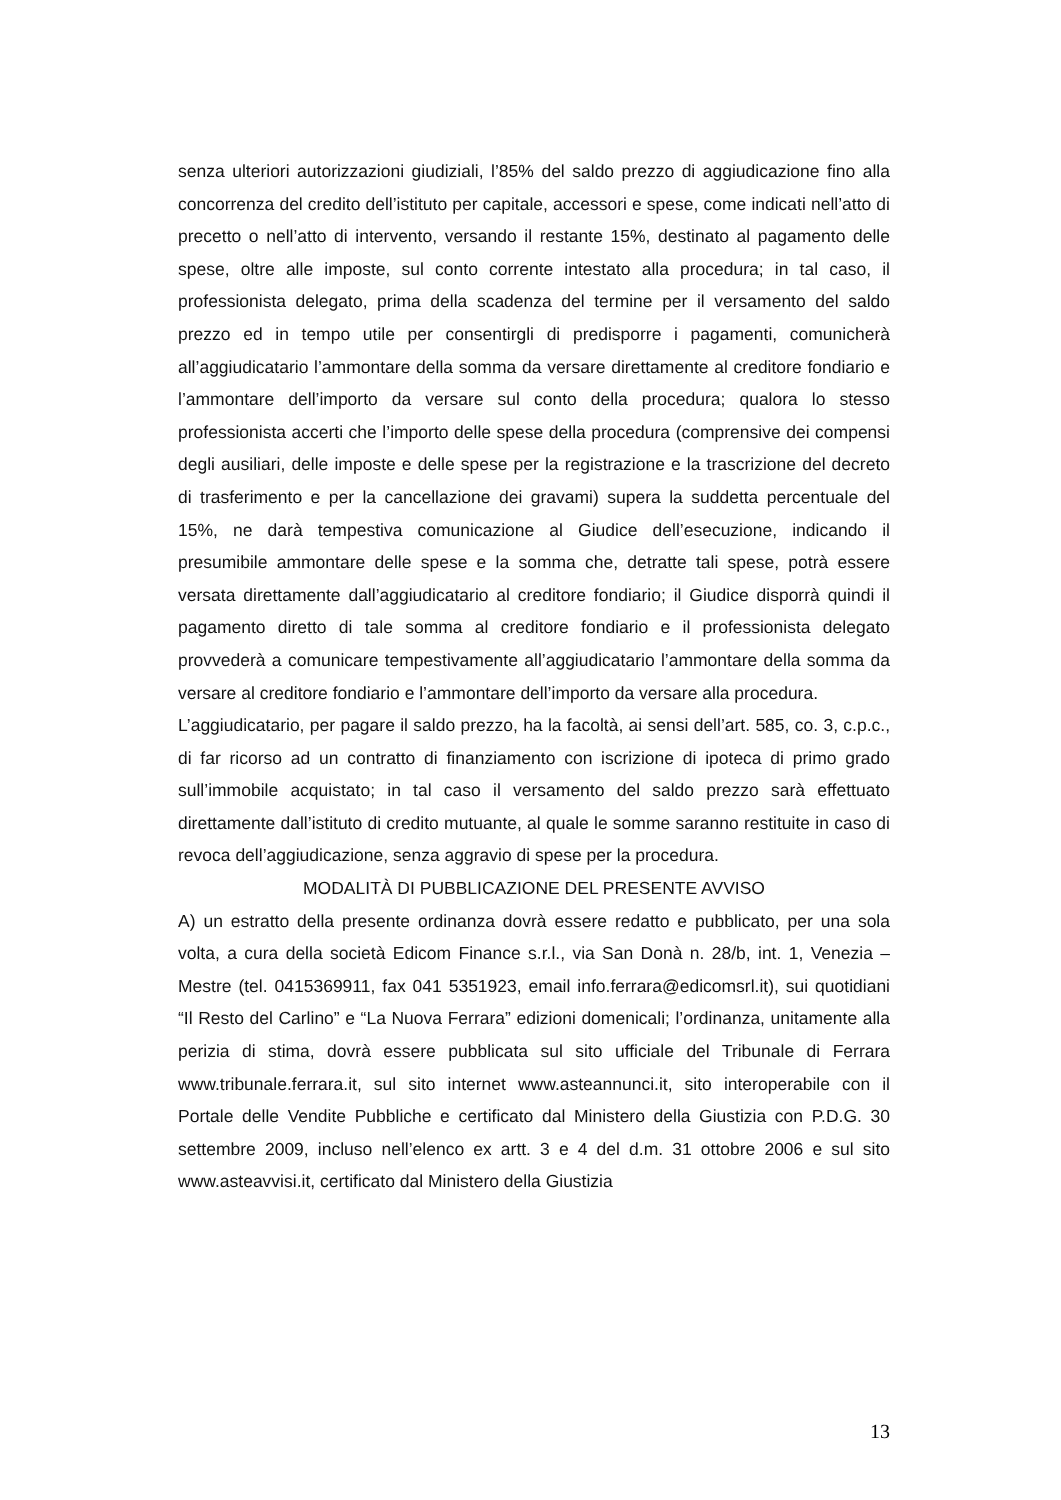senza ulteriori autorizzazioni giudiziali, l’85% del saldo prezzo di aggiudicazione fino alla concorrenza del credito dell’istituto per capitale, accessori e spese, come indicati nell’atto di precetto o nell’atto di intervento, versando il restante 15%, destinato al pagamento delle spese, oltre alle imposte, sul conto corrente intestato alla procedura; in tal caso, il professionista delegato, prima della scadenza del termine per il versamento del saldo prezzo ed in tempo utile per consentirgli di predisporre i pagamenti, comunicherà all’aggiudicatario l’ammontare della somma da versare direttamente al creditore fondiario e l’ammontare dell’importo da versare sul conto della procedura; qualora lo stesso professionista accerti che l’importo delle spese della procedura (comprensive dei compensi degli ausiliari, delle imposte e delle spese per la registrazione e la trascrizione del decreto di trasferimento e per la cancellazione dei gravami) supera la suddetta percentuale del 15%, ne darà tempestiva comunicazione al Giudice dell’esecuzione, indicando il presumibile ammontare delle spese e la somma che, detratte tali spese, potrà essere versata direttamente dall’aggiudicatario al creditore fondiario; il Giudice disporrà quindi il pagamento diretto di tale somma al creditore fondiario e il professionista delegato provvederà a comunicare tempestivamente all’aggiudicatario l’ammontare della somma da versare al creditore fondiario e l’ammontare dell’importo da versare alla procedura.
L’aggiudicatario, per pagare il saldo prezzo, ha la facoltà, ai sensi dell’art. 585, co. 3, c.p.c., di far ricorso ad un contratto di finanziamento con iscrizione di ipoteca di primo grado sull’immobile acquistato; in tal caso il versamento del saldo prezzo sarà effettuato direttamente dall’istituto di credito mutuante, al quale le somme saranno restituite in caso di revoca dell’aggiudicazione, senza aggravio di spese per la procedura.
MODALITÀ DI PUBBLICAZIONE DEL PRESENTE AVVISO
A) un estratto della presente ordinanza dovrà essere redatto e pubblicato, per una sola volta, a cura della società Edicom Finance s.r.l., via San Donà n. 28/b, int. 1, Venezia – Mestre (tel. 0415369911, fax 041 5351923, email info.ferrara@edicomsrl.it), sui quotidiani “Il Resto del Carlino” e “La Nuova Ferrara” edizioni domenicali; l’ordinanza, unitamente alla perizia di stima, dovrà essere pubblicata sul sito ufficiale del Tribunale di Ferrara www.tribunale.ferrara.it, sul sito internet www.asteannunci.it, sito interoperabile con il Portale delle Vendite Pubbliche e certificato dal Ministero della Giustizia con P.D.G. 30 settembre 2009, incluso nell’elenco ex artt. 3 e 4 del d.m. 31 ottobre 2006 e sul sito www.asteavvisi.it, certificato dal Ministero della Giustizia
13